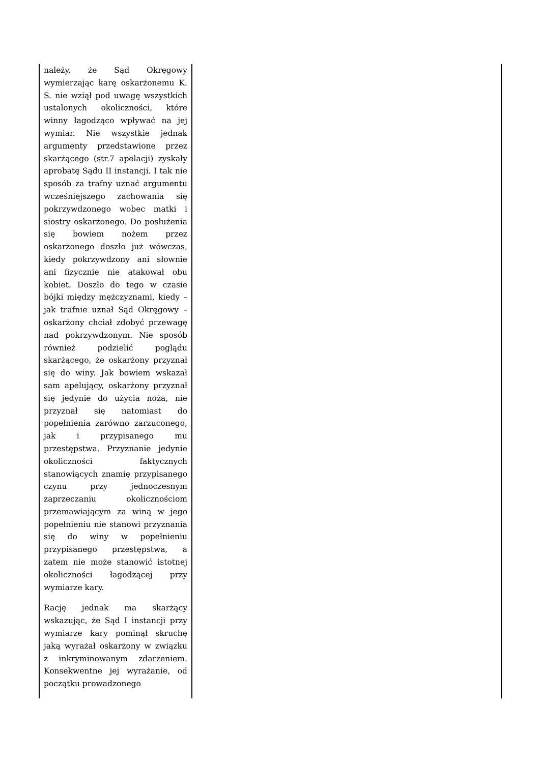| należy, że Sąd Okręgowy wymierzając karę oskarżonemu K. S. nie wziął pod uwagę wszystkich ustalonych okoliczności, które winny łagodząco wpływać na jej wymiar. Nie wszystkie jednak argumenty przedstawione przez skarżącego (str.7 apelacji) zyskały aprobatę Sądu II instancji. I tak nie sposób za trafny uznać argumentu wcześniejszego zachowania się pokrzywdzonego wobec matki i siostry oskarżonego. Do posłużenia się bowiem nożem przez oskarżonego doszło już wówczas, kiedy pokrzywdzony ani słownie ani fizycznie nie atakował obu kobiet. Doszło do tego w czasie bójki między mężczyznami, kiedy – jak trafnie uznał Sąd Okręgowy – oskarżony chciał zdobyć przewagę nad pokrzywdzonym. Nie sposób również podzielić poglądu skarżącego, że oskarżony przyznał się do winy. Jak bowiem wskazał sam apelujący, oskarżony przyznał się jedynie do użycia noża, nie przyznał się natomiast do popełnienia zarówno zarzuconego, jak i przypisanego mu przestępstwa. Przyznanie jedynie okoliczności faktycznych stanowiących znamię przypisanego czynu przy jednoczesnym zaprzeczaniu okolicznościom przemawiającym za winą w jego popełnieniu nie stanowi przyznania się do winy w popełnieniu przypisanego przestępstwa, a zatem nie może stanowić istotnej okoliczności łagodzącej przy wymiarze kary. Rację jednak ma skarżący wskazując, że Sąd I instancji przy wymiarze kary pominął skruchę jaką wyrażał oskarżony w związku z inkryminowanym zdarzeniem. Konsekwentne jej wyrażanie, od początku prowadzonego | |